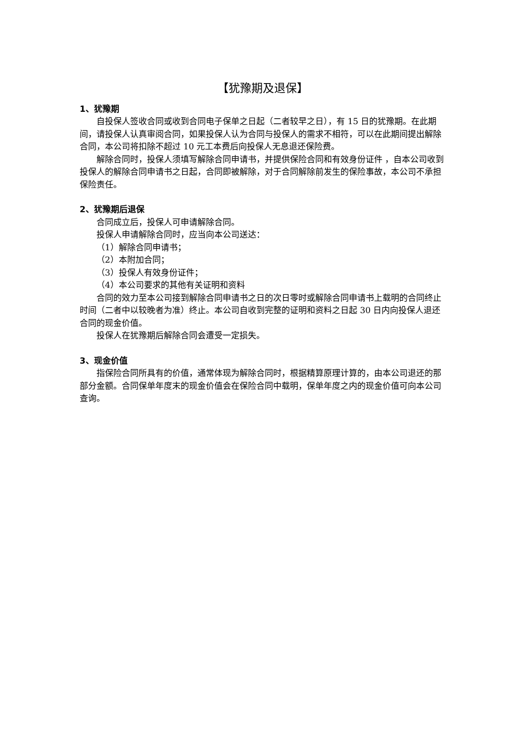【犹豫期及退保】
1、犹豫期
自投保人签收合同或收到合同电子保单之日起（二者较早之日），有 15 日的犹豫期。在此期间，请投保人认真审阅合同，如果投保人认为合同与投保人的需求不相符，可以在此期间提出解除合同，本公司将扣除不超过 10 元工本费后向投保人无息退还保险费。
解除合同时，投保人须填写解除合同申请书，并提供保险合同和有效身份证件 ，自本公司收到投保人的解除合同申请书之日起，合同即被解除，对于合同解除前发生的保险事故，本公司不承担保险责任。
2、犹豫期后退保
合同成立后，投保人可申请解除合同。
投保人申请解除合同时，应当向本公司送达：
（1）解除合同申请书；
（2）本附加合同；
（3）投保人有效身份证件；
（4）本公司要求的其他有关证明和资料
合同的效力至本公司接到解除合同申请书之日的次日零时或解除合同申请书上载明的合同终止时间（二者中以较晚者为准）终止。本公司自收到完整的证明和资料之日起 30 日内向投保人退还合同的现金价值。
投保人在犹豫期后解除合同会遭受一定损失。
3、现金价值
指保险合同所具有的价值，通常体现为解除合同时，根据精算原理计算的，由本公司退还的那部分金额。合同保单年度末的现金价值会在保险合同中载明，保单年度之内的现金价值可向本公司查询。